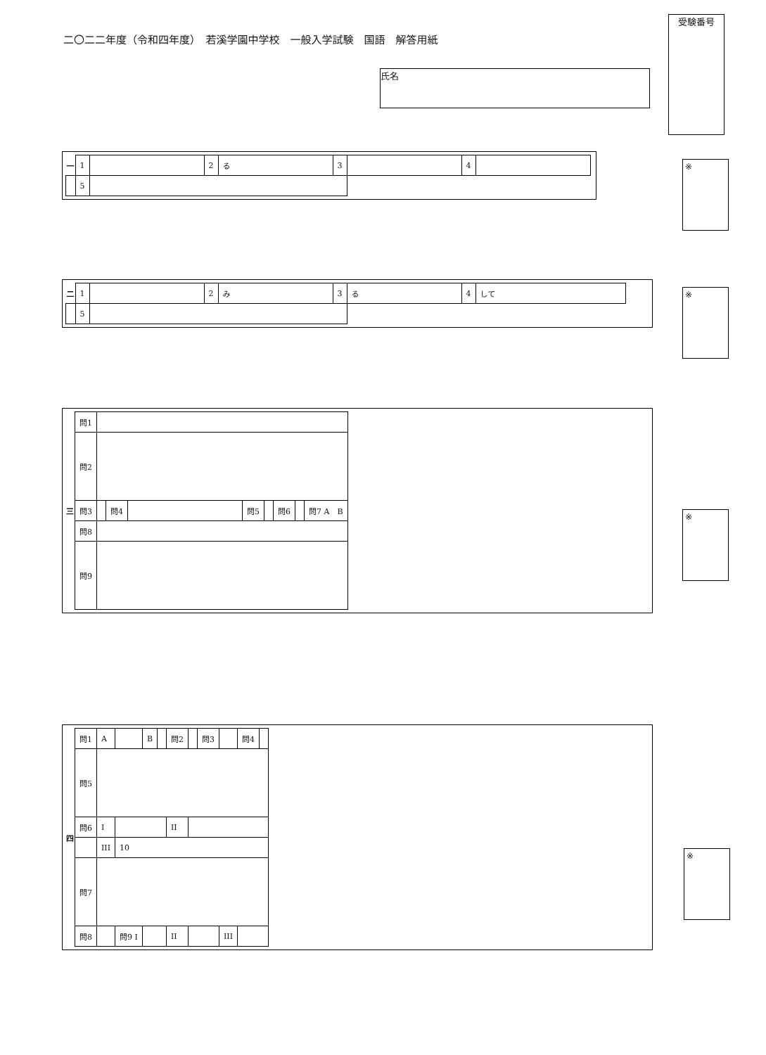二〇二二年度（令和四年度）　若溪学園中学校　一般入学試験　国語　解答用紙
受験番号
氏名
| 一 | 1 | | 2 | る | 3 | | 4 | |
| | 5 | | | | | | | |
| 二 | 1 | | 2 | み | 3 | る | 4 | して |
| | 5 | | | | | | | |
| 三 | 問1 | | | | | | | | |
| | 問2 | | | | | | | | |
| | 問3 | | 問4 | | 問5 | | 問6 | | 問7 A B |
| | 問8 | | | | | | | | |
| | 問9 | | | | | | | | |
| 四 | 問1 | A | | B | | 問2 | | 問3 | | 問4 | |
| | 問5 | | | | | | | | | | |
| | 問6 | I | | | | II | | | | | |
| | | III | 10 | | | | | | | | |
| | 問7 | | | | | | | | | | |
| | 問8 | | 問9 I | | | II | | | III | | |
※
※
※
※